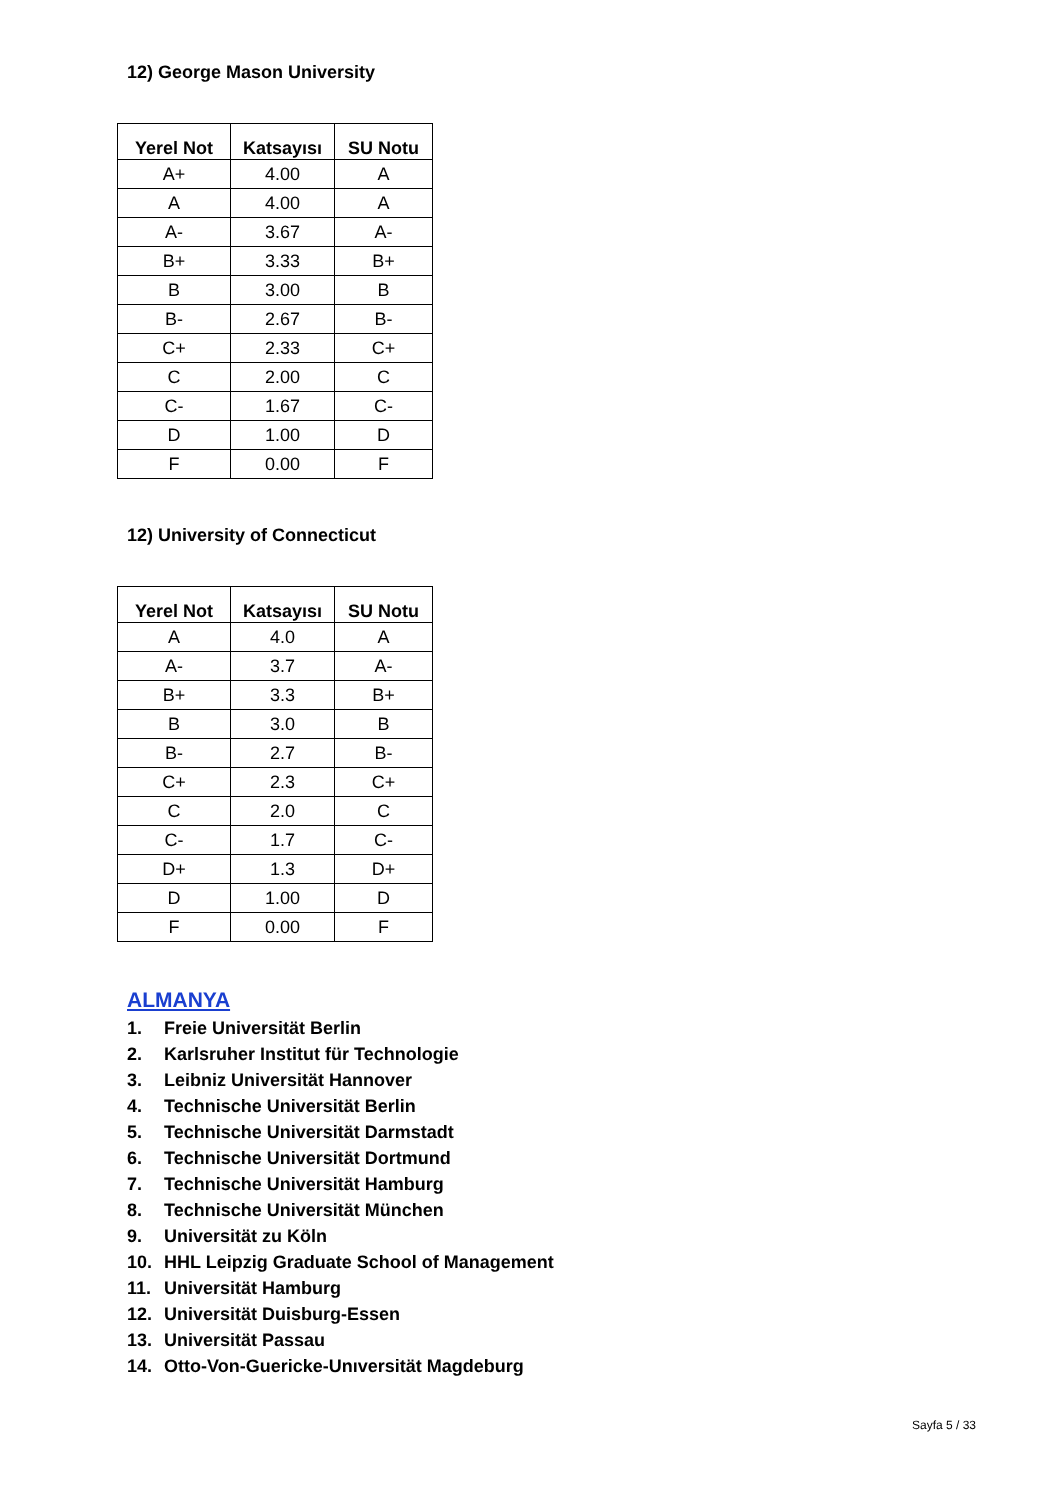12) George Mason University
| Yerel Not | Katsayısı | SU Notu |
| --- | --- | --- |
| A+ | 4.00 | A |
| A | 4.00 | A |
| A- | 3.67 | A- |
| B+ | 3.33 | B+ |
| B | 3.00 | B |
| B- | 2.67 | B- |
| C+ | 2.33 | C+ |
| C | 2.00 | C |
| C- | 1.67 | C- |
| D | 1.00 | D |
| F | 0.00 | F |
12) University of Connecticut
| Yerel Not | Katsayısı | SU Notu |
| --- | --- | --- |
| A | 4.0 | A |
| A- | 3.7 | A- |
| B+ | 3.3 | B+ |
| B | 3.0 | B |
| B- | 2.7 | B- |
| C+ | 2.3 | C+ |
| C | 2.0 | C |
| C- | 1.7 | C- |
| D+ | 1.3 | D+ |
| D | 1.00 | D |
| F | 0.00 | F |
ALMANYA
1. Freie Universität Berlin
2. Karlsruher Institut für Technologie
3. Leibniz Universität Hannover
4. Technische Universität Berlin
5. Technische Universität Darmstadt
6. Technische Universität Dortmund
7. Technische Universität Hamburg
8. Technische Universität München
9. Universität zu Köln
10. HHL Leipzig Graduate School of Management
11. Universität Hamburg
12. Universität Duisburg-Essen
13. Universität Passau
14. Otto-Von-Guericke-Unıversität Magdeburg
Sayfa 5 / 33